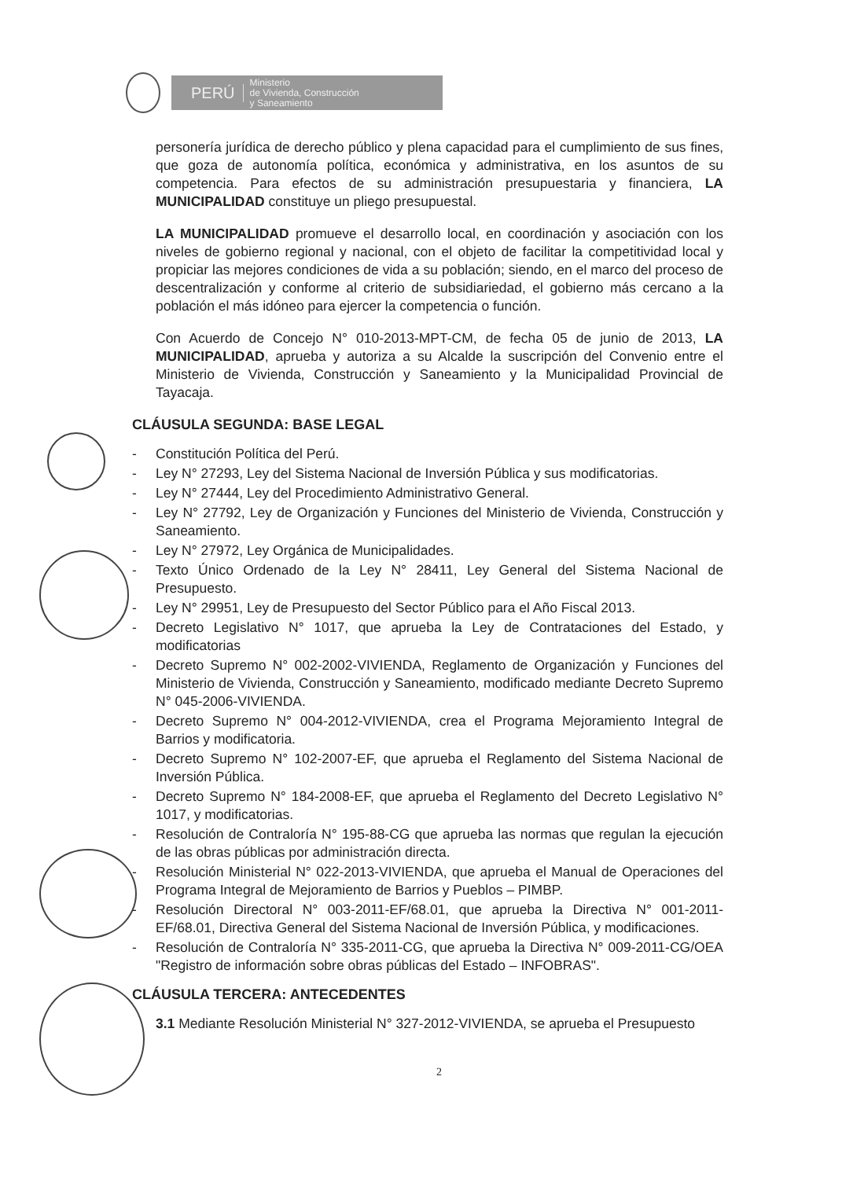PERÚ
Ministerio
de Vivienda, Construcción
y Saneamiento
personería jurídica de derecho público y plena capacidad para el cumplimiento de sus fines, que goza de autonomía política, económica y administrativa, en los asuntos de su competencia. Para efectos de su administración presupuestaria y financiera, LA MUNICIPALIDAD constituye un pliego presupuestal.
LA MUNICIPALIDAD promueve el desarrollo local, en coordinación y asociación con los niveles de gobierno regional y nacional, con el objeto de facilitar la competitividad local y propiciar las mejores condiciones de vida a su población; siendo, en el marco del proceso de descentralización y conforme al criterio de subsidiariedad, el gobierno más cercano a la población el más idóneo para ejercer la competencia o función.
Con Acuerdo de Concejo N° 010-2013-MPT-CM, de fecha 05 de junio de 2013, LA MUNICIPALIDAD, aprueba y autoriza a su Alcalde la suscripción del Convenio entre el Ministerio de Vivienda, Construcción y Saneamiento y la Municipalidad Provincial de Tayacaja.
CLÁUSULA SEGUNDA: BASE LEGAL
- Constitución Política del Perú.
- Ley N° 27293, Ley del Sistema Nacional de Inversión Pública y sus modificatorias.
- Ley N° 27444, Ley del Procedimiento Administrativo General.
- Ley N° 27792, Ley de Organización y Funciones del Ministerio de Vivienda, Construcción y Saneamiento.
- Ley N° 27972, Ley Orgánica de Municipalidades.
- Texto Único Ordenado de la Ley N° 28411, Ley General del Sistema Nacional de Presupuesto.
- Ley N° 29951, Ley de Presupuesto del Sector Público para el Año Fiscal 2013.
- Decreto Legislativo N° 1017, que aprueba la Ley de Contrataciones del Estado, y modificatorias
- Decreto Supremo N° 002-2002-VIVIENDA, Reglamento de Organización y Funciones del Ministerio de Vivienda, Construcción y Saneamiento, modificado mediante Decreto Supremo N° 045-2006-VIVIENDA.
- Decreto Supremo N° 004-2012-VIVIENDA, crea el Programa Mejoramiento Integral de Barrios y modificatoria.
- Decreto Supremo N° 102-2007-EF, que aprueba el Reglamento del Sistema Nacional de Inversión Pública.
- Decreto Supremo N° 184-2008-EF, que aprueba el Reglamento del Decreto Legislativo N° 1017, y modificatorias.
- Resolución de Contraloría N° 195-88-CG que aprueba las normas que regulan la ejecución de las obras públicas por administración directa.
- Resolución Ministerial N° 022-2013-VIVIENDA, que aprueba el Manual de Operaciones del Programa Integral de Mejoramiento de Barrios y Pueblos – PIMBP.
- Resolución Directoral N° 003-2011-EF/68.01, que aprueba la Directiva N° 001-2011-EF/68.01, Directiva General del Sistema Nacional de Inversión Pública, y modificaciones.
- Resolución de Contraloría N° 335-2011-CG, que aprueba la Directiva N° 009-2011-CG/OEA "Registro de información sobre obras públicas del Estado – INFOBRAS".
CLÁUSULA TERCERA: ANTECEDENTES
3.1 Mediante Resolución Ministerial N° 327-2012-VIVIENDA, se aprueba el Presupuesto
2